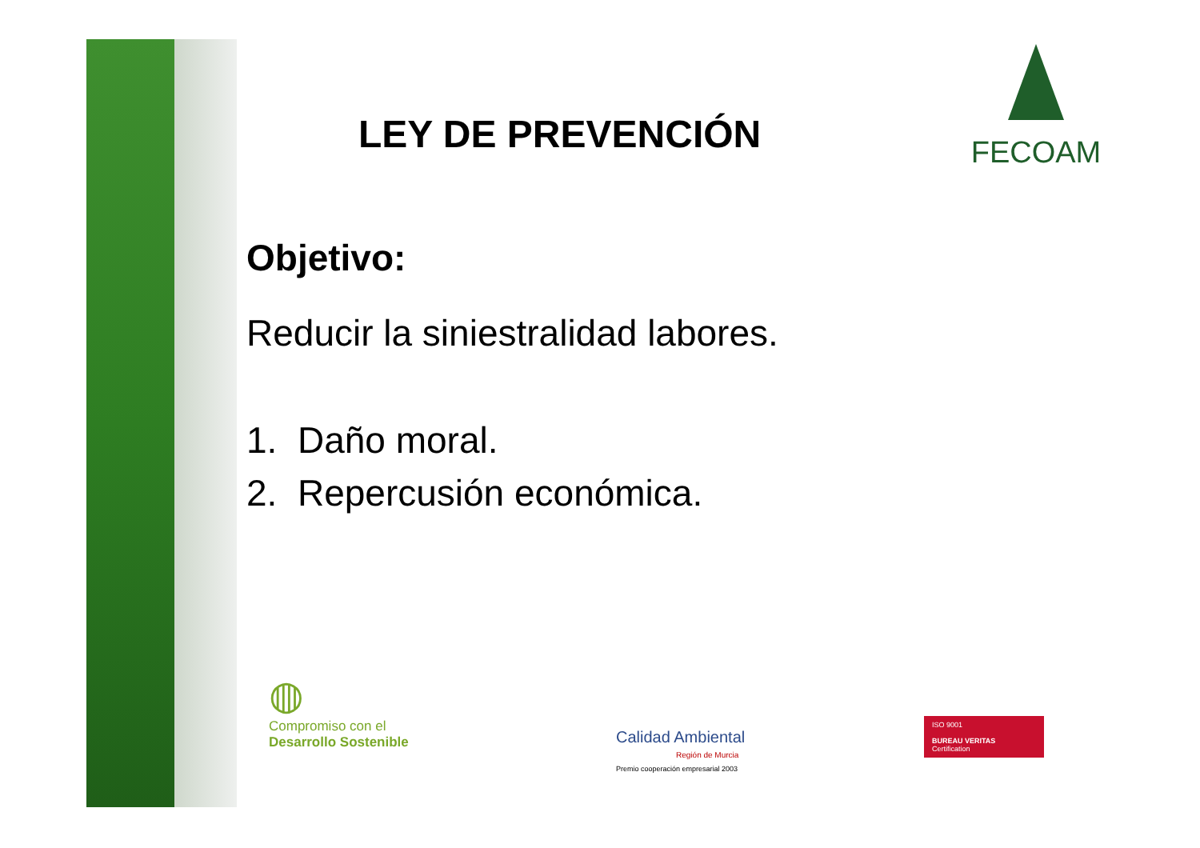FECOAM
LEY DE PREVENCIÓN
Objetivo:
Reducir la siniestralidad labores.
1. Daño moral.
2. Repercusión económica.
◍
Compromiso con el
Desarrollo Sostenible
Calidad Ambiental
Región de Murcia
Premio cooperación empresarial 2003
ISO 9001
BUREAU VERITAS
Certification